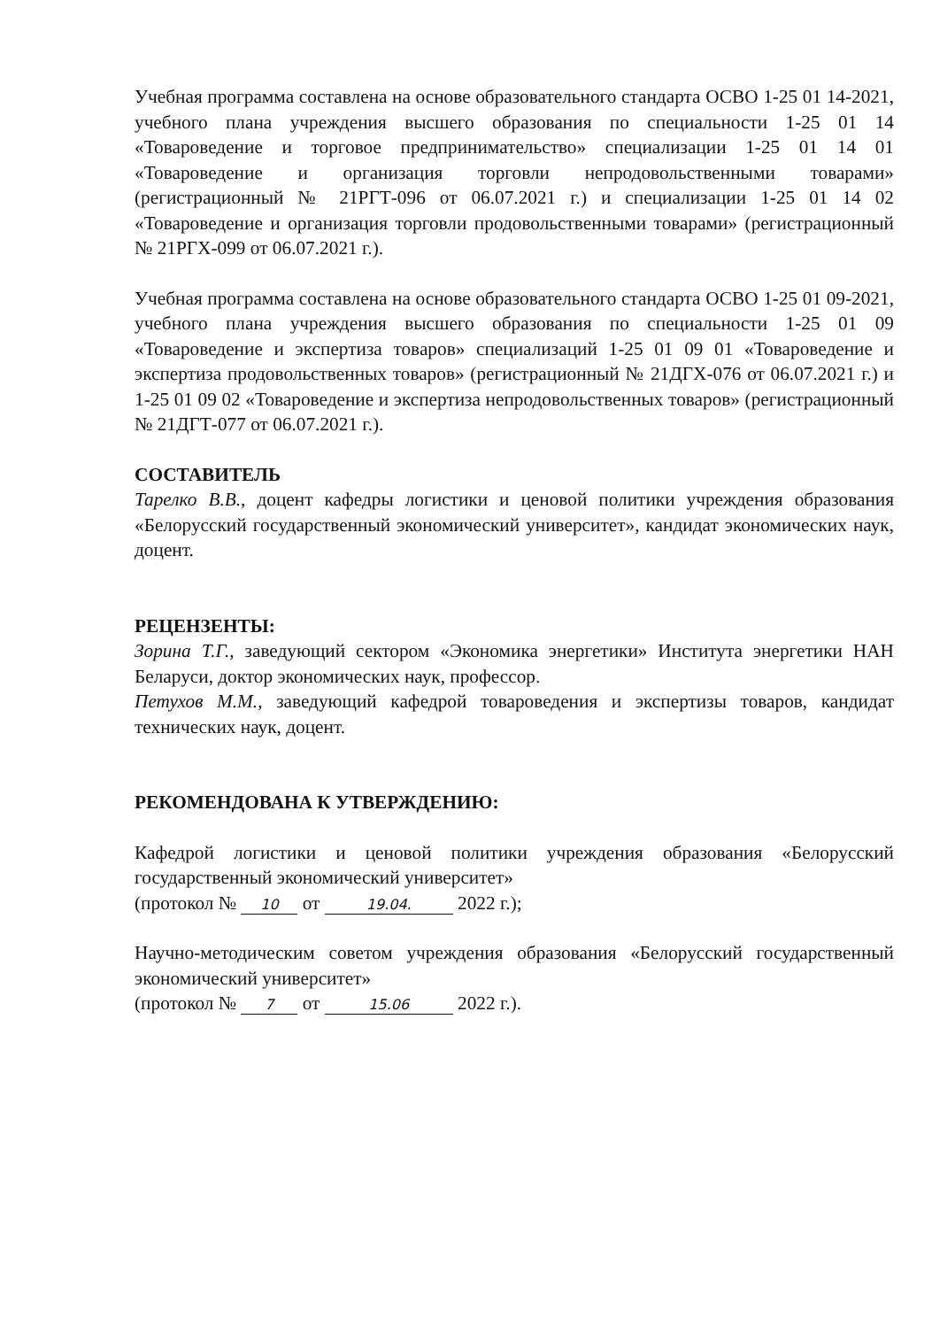Учебная программа составлена на основе образовательного стандарта ОСВО 1-25 01 14-2021, учебного плана учреждения высшего образования по специальности 1-25 01 14 «Товароведение и торговое предпринимательство» специализации 1-25 01 14 01 «Товароведение и организация торговли непродовольственными товарами» (регистрационный № 21РГТ-096 от 06.07.2021 г.) и специализации 1-25 01 14 02 «Товароведение и организация торговли продовольственными товарами» (регистрационный № 21РГХ-099 от 06.07.2021 г.).
Учебная программа составлена на основе образовательного стандарта ОСВО 1-25 01 09-2021, учебного плана учреждения высшего образования по специальности 1-25 01 09 «Товароведение и экспертиза товаров» специализаций 1-25 01 09 01 «Товароведение и экспертиза продовольственных товаров» (регистрационный № 21ДГХ-076 от 06.07.2021 г.) и 1-25 01 09 02 «Товароведение и экспертиза непродовольственных товаров» (регистрационный № 21ДГТ-077 от 06.07.2021 г.).
СОСТАВИТЕЛЬ
Тарелко В.В., доцент кафедры логистики и ценовой политики учреждения образования «Белорусский государственный экономический университет», кандидат экономических наук, доцент.
РЕЦЕНЗЕНТЫ:
Зорина Т.Г., заведующий сектором «Экономика энергетики» Института энергетики НАН Беларуси, доктор экономических наук, профессор.
Петухов М.М., заведующий кафедрой товароведения и экспертизы товаров, кандидат технических наук, доцент.
РЕКОМЕНДОВАНА К УТВЕРЖДЕНИЮ:
Кафедрой логистики и ценовой политики учреждения образования «Белорусский государственный экономический университет»
(протокол № 10 от 19.04. 2022 г.);
Научно-методическим советом учреждения образования «Белорусский государственный экономический университет»
(протокол № 7 от 15.06 2022 г.).